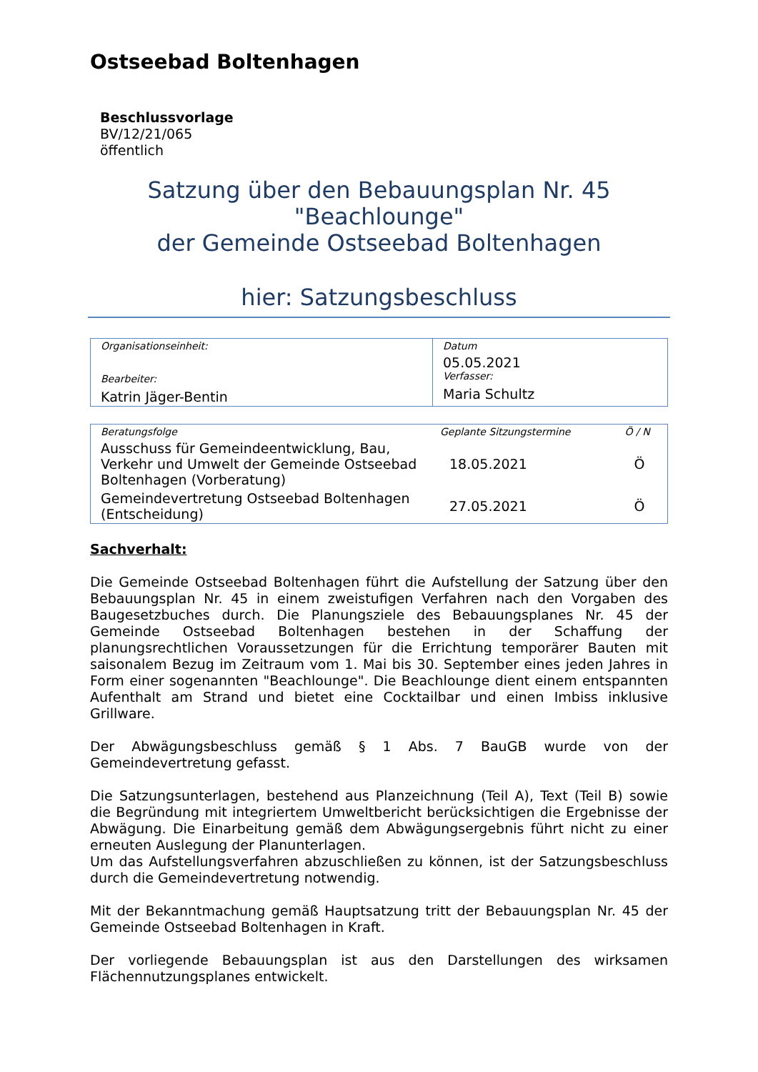Ostseebad Boltenhagen
Beschlussvorlage
BV/12/21/065
öffentlich
Satzung über den Bebauungsplan Nr. 45
"Beachlounge"
der Gemeinde Ostseebad Boltenhagen
hier: Satzungsbeschluss
| Organisationseinheit: Bearbeiter: Katrin Jäger-Bentin | Datum 05.05.2021 Verfasser: Maria Schultz |
| Beratungsfolge | Geplante Sitzungstermine | Ö / N |
| --- | --- | --- |
| Ausschuss für Gemeindeentwicklung, Bau, Verkehr und Umwelt der Gemeinde Ostseebad Boltenhagen (Vorberatung) | 18.05.2021 | Ö |
| Gemeindevertretung Ostseebad Boltenhagen (Entscheidung) | 27.05.2021 | Ö |
Sachverhalt:
Die Gemeinde Ostseebad Boltenhagen führt die Aufstellung der Satzung über den Bebauungsplan Nr. 45 in einem zweistufigen Verfahren nach den Vorgaben des Baugesetzbuches durch. Die Planungsziele des Bebauungsplanes Nr. 45 der Gemeinde Ostseebad Boltenhagen bestehen in der Schaffung der planungsrechtlichen Voraussetzungen für die Errichtung temporärer Bauten mit saisonalem Bezug im Zeitraum vom 1. Mai bis 30. September eines jeden Jahres in Form einer sogenannten "Beachlounge". Die Beachlounge dient einem entspannten Aufenthalt am Strand und bietet eine Cocktailbar und einen Imbiss inklusive Grillware.
Der Abwägungsbeschluss gemäß § 1 Abs. 7 BauGB wurde von der Gemeindevertretung gefasst.
Die Satzungsunterlagen, bestehend aus Planzeichnung (Teil A), Text (Teil B) sowie die Begründung mit integriertem Umweltbericht berücksichtigen die Ergebnisse der Abwägung. Die Einarbeitung gemäß dem Abwägungsergebnis führt nicht zu einer erneuten Auslegung der Planunterlagen.
Um das Aufstellungsverfahren abzuschließen zu können, ist der Satzungsbeschluss durch die Gemeindevertretung notwendig.
Mit der Bekanntmachung gemäß Hauptsatzung tritt der Bebauungsplan Nr. 45 der Gemeinde Ostseebad Boltenhagen in Kraft.
Der vorliegende Bebauungsplan ist aus den Darstellungen des wirksamen Flächennutzungsplanes entwickelt.